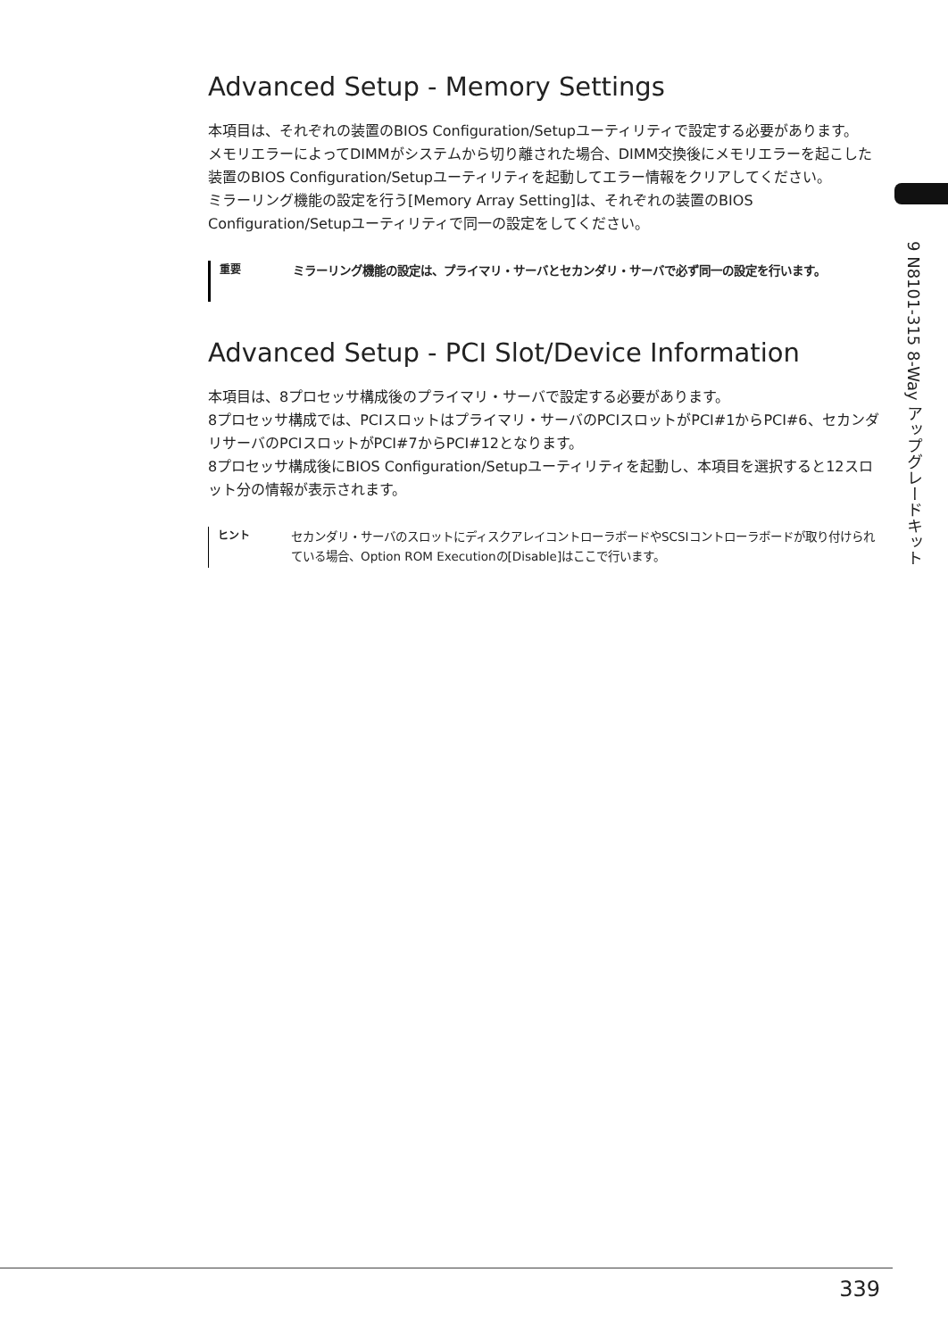9 N8101-315 8-Way アップグレードキット
Advanced Setup - Memory Settings
本項目は、それぞれの装置のBIOS Configuration/Setupユーティリティで設定する必要があります。
メモリエラーによってDIMMがシステムから切り離された場合、DIMM交換後にメモリエラーを起こした装置のBIOS Configuration/Setupユーティリティを起動してエラー情報をクリアしてください。
ミラーリング機能の設定を行う[Memory Array Setting]は、それぞれの装置のBIOS Configuration/Setupユーティリティで同一の設定をしてください。
重要
ミラーリング機能の設定は、プライマリ・サーバとセカンダリ・サーバで必ず同一の設定を行います。
Advanced Setup - PCI Slot/Device Information
本項目は、8プロセッサ構成後のプライマリ・サーバで設定する必要があります。
8プロセッサ構成では、PCIスロットはプライマリ・サーバのPCIスロットがPCI#1からPCI#6、セカンダリサーバのPCIスロットがPCI#7からPCI#12となります。
8プロセッサ構成後にBIOS Configuration/Setupユーティリティを起動し、本項目を選択すると12スロット分の情報が表示されます。
ヒント
セカンダリ・サーバのスロットにディスクアレイコントローラボードやSCSIコントローラボードが取り付けられている場合、Option ROM Executionの[Disable]はここで行います。
339